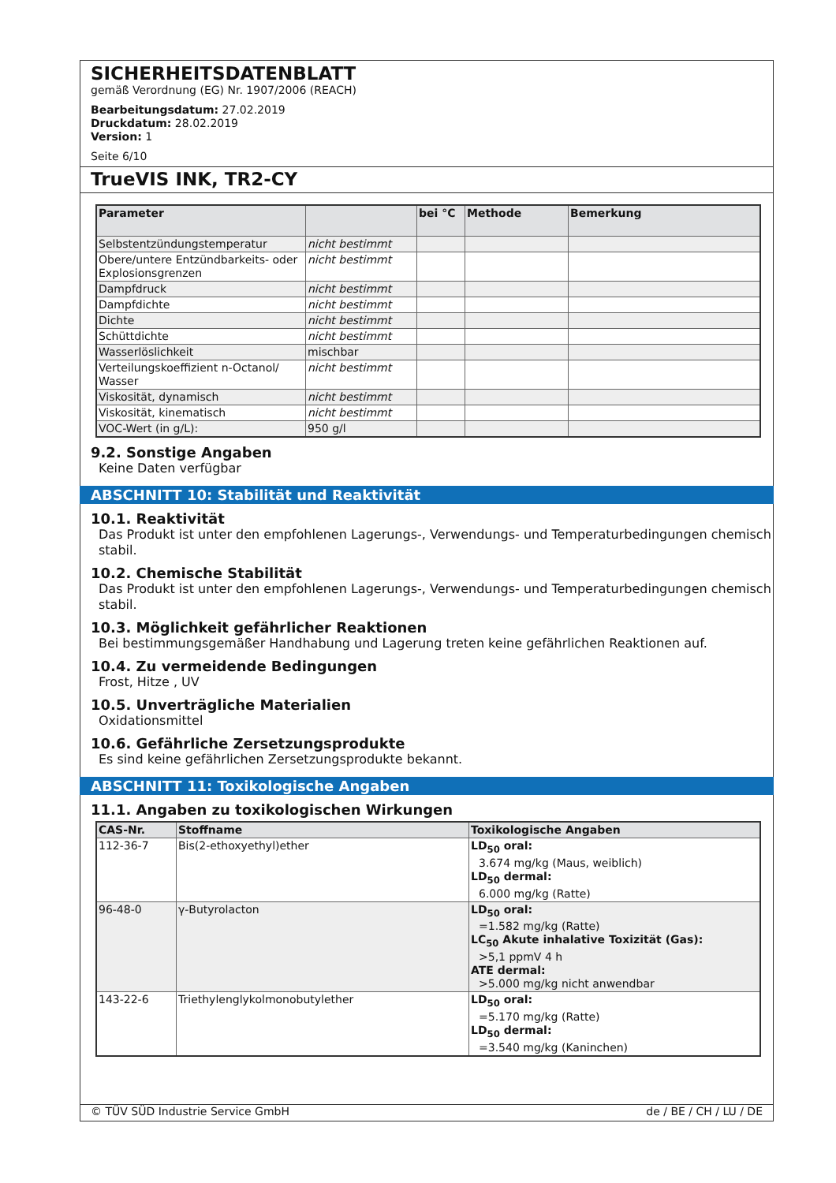SICHERHEITSDATENBLATT
gemäß Verordnung (EG) Nr. 1907/2006 (REACH)
Bearbeitungsdatum: 27.02.2019
Druckdatum: 28.02.2019
Version: 1
Seite 6/10
TrueVIS INK, TR2-CY
| Parameter | | bei °C | Methode | Bemerkung |
| --- | --- | --- | --- | --- |
| Selbstentzündungstemperatur | nicht bestimmt | | | |
| Obere/untere Entzündbarkeits- oder Explosionsgrenzen | nicht bestimmt | | | |
| Dampfdruck | nicht bestimmt | | | |
| Dampfdichte | nicht bestimmt | | | |
| Dichte | nicht bestimmt | | | |
| Schüttdichte | nicht bestimmt | | | |
| Wasserlöslichkeit | mischbar | | | |
| Verteilungskoeffizient n-Octanol/ Wasser | nicht bestimmt | | | |
| Viskosität, dynamisch | nicht bestimmt | | | |
| Viskosität, kinematisch | nicht bestimmt | | | |
| VOC-Wert (in g/L): | 950 g/l | | | |
9.2. Sonstige Angaben
Keine Daten verfügbar
ABSCHNITT 10: Stabilität und Reaktivität
10.1. Reaktivität
Das Produkt ist unter den empfohlenen Lagerungs-, Verwendungs- und Temperaturbedingungen chemisch stabil.
10.2. Chemische Stabilität
Das Produkt ist unter den empfohlenen Lagerungs-, Verwendungs- und Temperaturbedingungen chemisch stabil.
10.3. Möglichkeit gefährlicher Reaktionen
Bei bestimmungsgemäßer Handhabung und Lagerung treten keine gefährlichen Reaktionen auf.
10.4. Zu vermeidende Bedingungen
Frost, Hitze , UV
10.5. Unverträgliche Materialien
Oxidationsmittel
10.6. Gefährliche Zersetzungsprodukte
Es sind keine gefährlichen Zersetzungsprodukte bekannt.
ABSCHNITT 11: Toxikologische Angaben
11.1. Angaben zu toxikologischen Wirkungen
| CAS-Nr. | Stoffname | Toxikologische Angaben |
| --- | --- | --- |
| 112-36-7 | Bis(2-ethoxyethyl)ether | LD<sub>50</sub> oral: 3.674 mg/kg (Maus, weiblich) LD<sub>50</sub> dermal: 6.000 mg/kg (Ratte) |
| 96-48-0 | γ-Butyrolacton | LD<sub>50</sub> oral: =1.582 mg/kg (Ratte) LC<sub>50</sub> Akute inhalative Toxizität (Gas): >5,1 ppmV 4 h ATE dermal: >5.000 mg/kg nicht anwendbar |
| 143-22-6 | Triethylenglykolmonobutylether | LD<sub>50</sub> oral: =5.170 mg/kg (Ratte) LD<sub>50</sub> dermal: =3.540 mg/kg (Kaninchen) |
© TÜV SÜD Industrie Service GmbH de / BE / CH / LU / DE